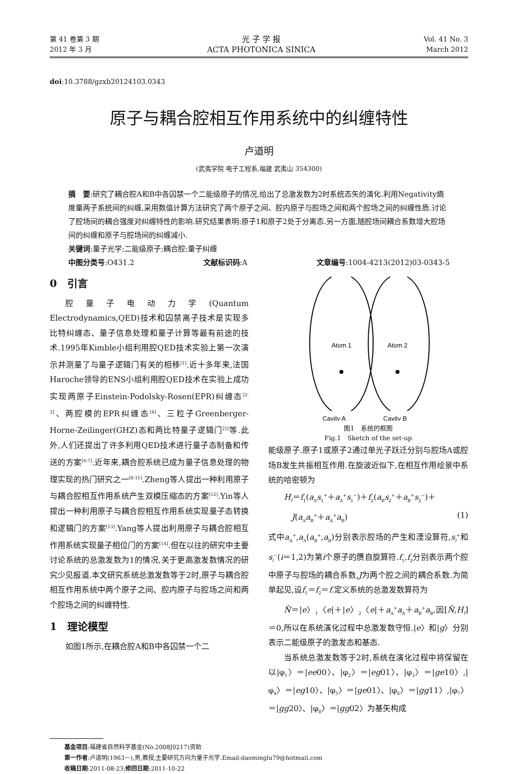第 41 卷第 3 期
2012 年 3 月
光 子 学 报
ACTA PHOTONICA SINICA
Vol. 41 No. 3
March 2012
doi:10.3788/gzxb20124103.0343
原子与耦合腔相互作用系统中的纠缠特性
卢道明
(武夷学院 电子工程系,福建 武夷山 354300)
摘　要:研究了耦合腔A和B中各囚禁一个二能级原子的情况,给出了总激发数为2时系统态矢的演化.利用Negativity熵度量两子系统间的纠缠,采用数值计算方法研究了两个原子之间、腔内原子与腔场之间和两个腔场之间的纠缠性质.讨论了腔场间的耦合强度对纠缠特性的影响.研究结果表明:原子1和原子2处于分离态.另一方面,随腔场间耦合系数增大腔场间的纠缠和原子与腔场间的纠缠减小.
关键词:量子光学;二能级原子;耦合腔;量子纠缠
中图分类号:O431.2 文献标识码:A 文章编号:1004-4213(2012)03-0343-5
0　引言
腔量子电动力学(Quantum Electrodynamics,QED)技术和囚禁离子技术是实现多比特纠缠态、量子信息处理和量子计算等最有前途的技术.1995年Kimble小组利用腔QED技术实验上第一次演示并测量了与量子逻辑门有关的相移<sup>[1]</sup>.近十多年来,法国Haroche领导的ENS小组利用腔QED技术在实验上成功实现两原子Einstein-Podolsky-Rosen(EPR)纠缠态<sup>[2-3]</sup>、两腔模的EPR纠缠态<sup>[4]</sup>、三粒子Greenberger-Horne-Zeilinger(GHZ)态和两比特量子逻辑门<sup>[5]</sup>等.此外,人们还提出了许多利用QED技术进行量子态制备和传送的方案<sup>[6-7]</sup>.近年来,耦合腔系统已成为量子信息处理的物理实现的热门研究之一<sup>[8-11]</sup>.Zheng等人提出一种利用原子与耦合腔相互作用系统产生双模压缩态的方案<sup>[12]</sup>.Yin等人提出一种利用原子与耦合腔相互作用系统实现量子态转换和逻辑门的方案<sup>[13]</sup>.Yang等人提出利用原子与耦合腔相互作用系统实现量子相位门的方案<sup>[14]</sup>.但在以往的研究中主要讨论系统的总激发数为1的情况,关于更高激发数情况的研究少见报道.本文研究系统总激发数等于2时,原子与耦合腔相互作用系统中两个原子之间、腔内原子与腔场之间和两个腔场之间的纠缠特性.
1　理论模型
如图1所示,在耦合腔A和B中各囚禁一个二
Atom 1
Atom 2
Cavity A
Cavity B
图1　系统的框图
Fig.1　Sketch of the set-up
能级原子.原子1或原子2通过单光子跃迁分别与腔场A或腔场B发生共振相互作用.在旋波近似下,在相互作用绘景中系统的哈密顿为
H<sub>I</sub>＝f<sub>1</sub>(a<sub>A</sub>s<sub>1</sub><sup>+</sup>＋a<sub>A</sub><sup>+</sup>s<sub>1</sub><sup>−</sup>)＋f<sub>2</sub>(a<sub>B</sub>s<sub>2</sub><sup>+</sup>＋a<sub>B</sub><sup>+</sup>s<sub>2</sub><sup>−</sup>)＋
　J(a<sub>A</sub>a<sub>B</sub><sup>+</sup>＋a<sub>A</sub><sup>+</sup>a<sub>B</sub>) (1)
式中a<sub>A</sub><sup>+</sup>,a<sub>A</sub>(a<sub>B</sub><sup>+</sup>,a<sub>B</sub>)分别表示腔场的产生和湮没算符,s<sub>i</sub><sup>+</sup>和s<sub>i</sub><sup>−</sup>(i＝1,2)为第i个原子的赝自旋算符.f<sub>1</sub>,f<sub>2</sub>分别表示两个腔中原子与腔场的耦合系数,J为两个腔之间的耦合系数.为简单起见,设f<sub>1</sub>＝f<sub>2</sub>＝f.定义系统的总激发数算符为
N̂＝|e〉<sub>1</sub>〈e|＋|e〉<sub>2</sub>〈e|＋a<sub>A</sub><sup>+</sup>a<sub>A</sub>＋a<sub>B</sub><sup>+</sup>a<sub>B</sub>,因[N̂,H<sub>I</sub>]＝0,所以在系统演化过程中总激发数守恒.|e〉和|g〉分别表示二能级原子的激发态和基态.
当系统总激发数等于2时,系统在演化过程中将保留在以|φ<sub>1</sub>〉＝|ee00〉、|φ<sub>2</sub>〉＝|eg01〉、|φ<sub>3</sub>〉＝|ge10〉,|φ<sub>4</sub>〉＝|eg10〉、|φ<sub>5</sub>〉＝|ge01〉、|φ<sub>6</sub>〉＝|gg11〉,|φ<sub>7</sub>〉＝|gg20〉、|φ<sub>8</sub>〉＝|gg02〉为基矢构成
基金项目:福建省自然科学基金(No.2008J0217)资助
第一作者:卢道明(1963－),男,教授,主要研究方向为量子光学.Email:daominglu79@hotmail.com
收稿日期:2011-08-23;修回日期:2011-10-22